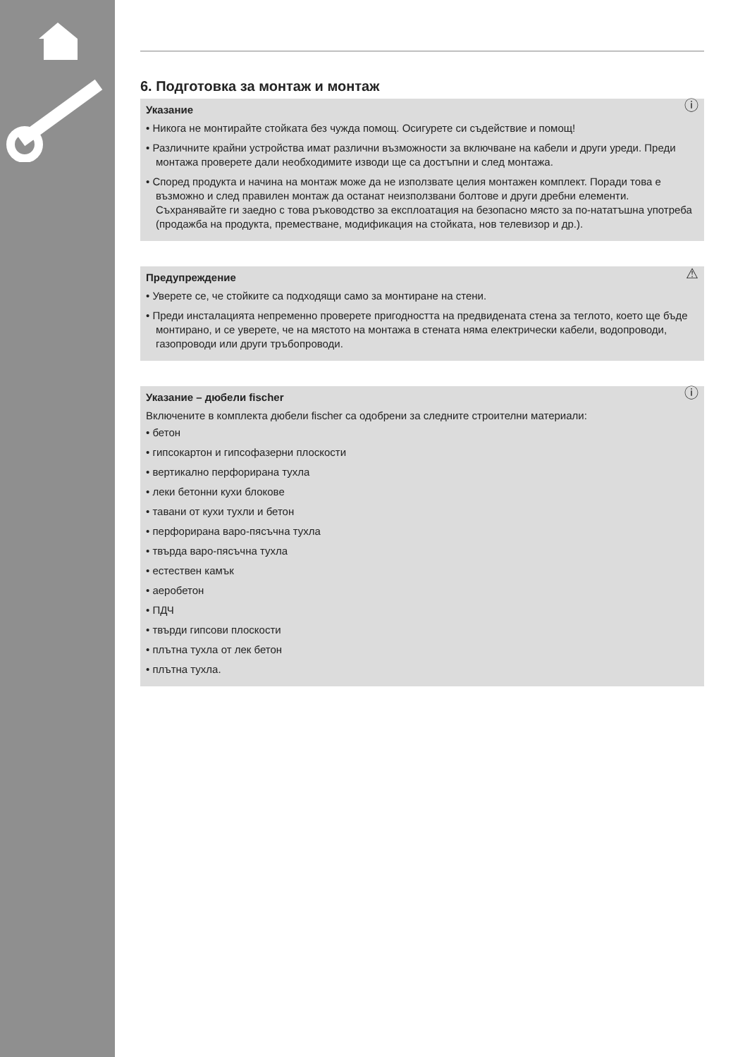6. Подготовка за монтаж и монтаж
ⓘ Указание
• Никога не монтирайте стойката без чужда помощ. Осигурете си съдействие и помощ!
• Различните крайни устройства имат различни възможности за включване на кабели и други уреди. Преди монтажа проверете дали необходимите изводи ще са достъпни и след монтажа.
• Според продукта и начина на монтаж може да не използвате целия монтажен комплект. Поради това е възможно и след правилен монтаж да останат неизползвани болтове и други дребни елементи. Съхранявайте ги заедно с това ръководство за експлоатация на безопасно място за по-нататъшна употреба (продажба на продукта, преместване, модификация на стойката, нов телевизор и др.).
⚠ Предупреждение
• Уверете се, че стойките са подходящи само за монтиране на стени.
• Преди инсталацията непременно проверете пригодността на предвидената стена за теглото, което ще бъде монтирано, и се уверете, че на мястото на монтажа в стената няма електрически кабели, водопроводи, газопроводи или други тръбопроводи.
ⓘ Указание – дюбели fischer
Включените в комплекта дюбели fischer са одобрени за следните строителни материали:
• бетон
• гипсокартон и гипсофазерни плоскости
• вертикално перфорирана тухла
• леки бетонни кухи блокове
• тавани от кухи тухли и бетон
• перфорирана варо-пясъчна тухла
• твърда варо-пясъчна тухла
• естествен камък
• аеробетон
• ПДЧ
• твърди гипсови плоскости
• плътна тухла от лек бетон
• плътна тухла.